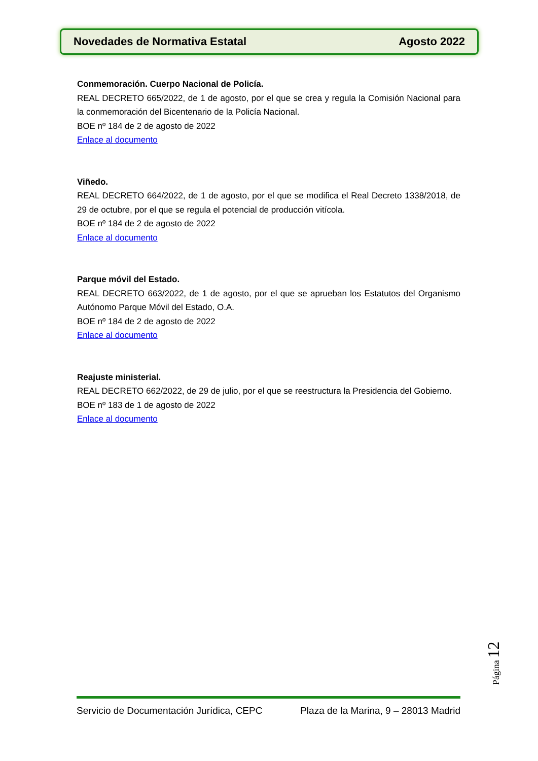Novedades de Normativa Estatal Agosto 2022
Conmemoración. Cuerpo Nacional de Policía.
REAL DECRETO 665/2022, de 1 de agosto, por el que se crea y regula la Comisión Nacional para la conmemoración del Bicentenario de la Policía Nacional.
BOE nº 184 de 2 de agosto de 2022
Enlace al documento
Viñedo.
REAL DECRETO 664/2022, de 1 de agosto, por el que se modifica el Real Decreto 1338/2018, de 29 de octubre, por el que se regula el potencial de producción vitícola.
BOE nº 184 de 2 de agosto de 2022
Enlace al documento
Parque móvil del Estado.
REAL DECRETO 663/2022, de 1 de agosto, por el que se aprueban los Estatutos del Organismo Autónomo Parque Móvil del Estado, O.A.
BOE nº 184 de 2 de agosto de 2022
Enlace al documento
Reajuste ministerial.
REAL DECRETO 662/2022, de 29 de julio, por el que se reestructura la Presidencia del Gobierno.
BOE nº 183 de 1 de agosto de 2022
Enlace al documento
Página 12
Servicio de Documentación Jurídica, CEPC Plaza de la Marina, 9 – 28013 Madrid